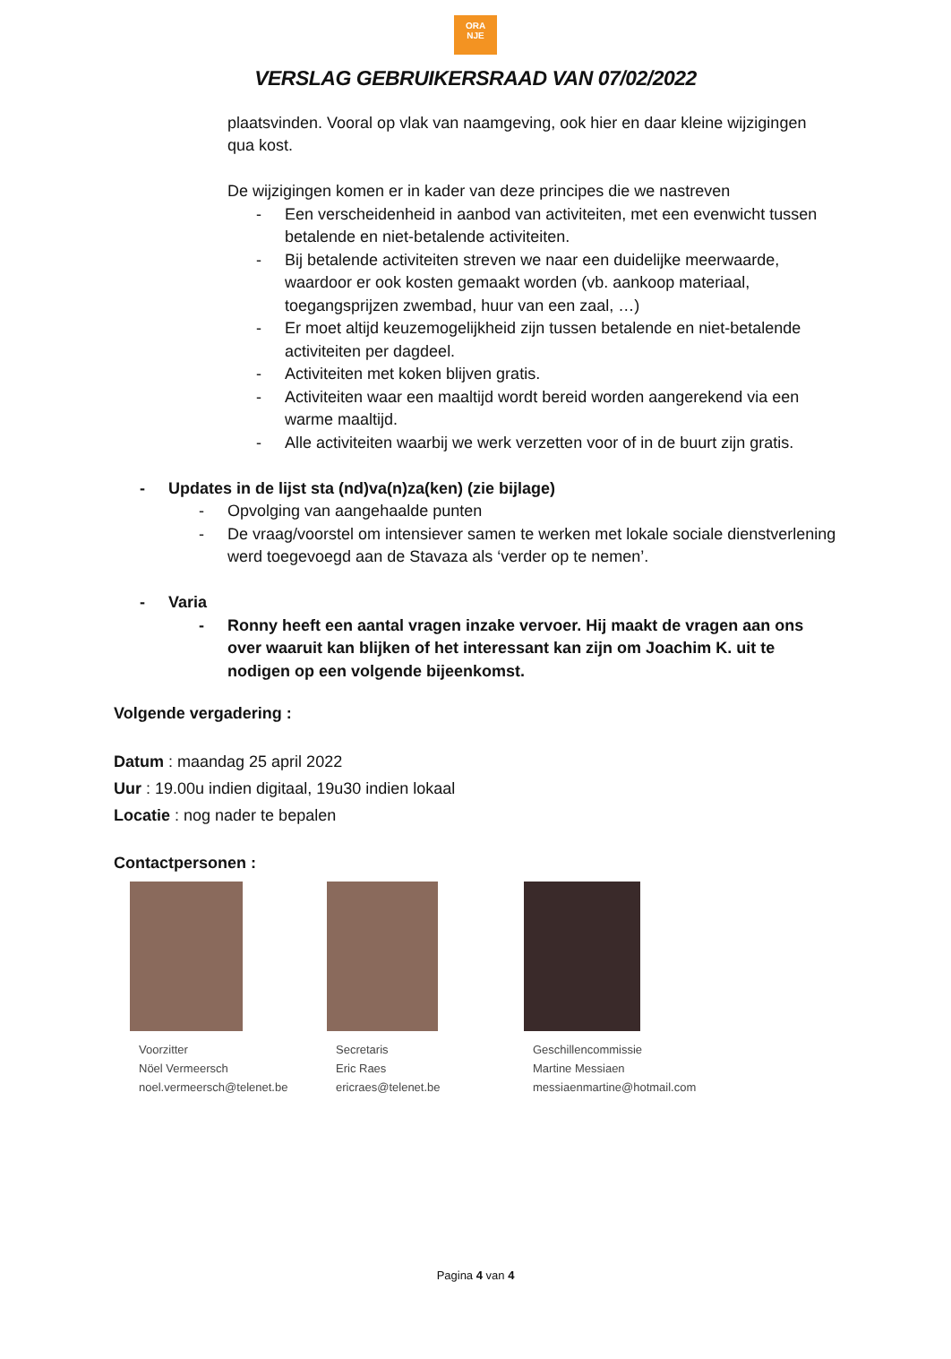ORA
NJE
VERSLAG GEBRUIKERSRAAD VAN 07/02/2022
plaatsvinden. Vooral op vlak van naamgeving, ook hier en daar kleine wijzigingen qua kost.
De wijzigingen komen er in kader van deze principes die we nastreven
- Een verscheidenheid in aanbod van activiteiten, met een evenwicht tussen betalende en niet-betalende activiteiten.
- Bij betalende activiteiten streven we naar een duidelijke meerwaarde, waardoor er ook kosten gemaakt worden (vb. aankoop materiaal, toegangsprijzen zwembad, huur van een zaal, …)
- Er moet altijd keuzemogelijkheid zijn tussen betalende en niet-betalende activiteiten per dagdeel.
- Activiteiten met koken blijven gratis.
- Activiteiten waar een maaltijd wordt bereid worden aangerekend via een warme maaltijd.
- Alle activiteiten waarbij we werk verzetten voor of in de buurt zijn gratis.
- Updates in de lijst sta (nd)va(n)za(ken) (zie bijlage)
- Opvolging van aangehaalde punten
- De vraag/voorstel om intensiever samen te werken met lokale sociale dienstverlening werd toegevoegd aan de Stavaza als ‘verder op te nemen’.
- Varia
- Ronny heeft een aantal vragen inzake vervoer. Hij maakt de vragen aan ons over waaruit kan blijken of het interessant kan zijn om Joachim K. uit te nodigen op een volgende bijeenkomst.
Volgende vergadering :
Datum : maandag 25 april 2022
Uur : 19.00u indien digitaal, 19u30 indien lokaal
Locatie : nog nader te bepalen
Contactpersonen :
Voorzitter
Nöel Vermeersch
noel.vermeersch@telenet.be
Secretaris
Eric Raes
ericraes@telenet.be
Geschillencommissie
Martine Messiaen
messiaenmartine@hotmail.com
Pagina 4 van 4